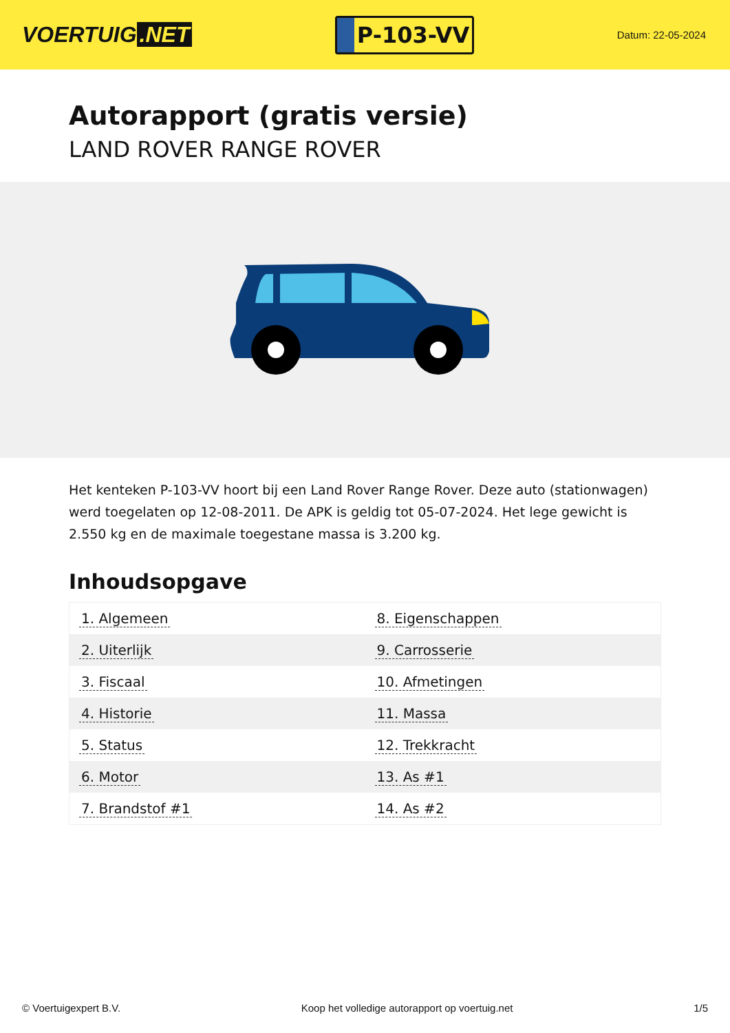VOERTUIG.NET
P-103-VV
Datum: 22-05-2024
Autorapport (gratis versie)
LAND ROVER RANGE ROVER
Het kenteken P-103-VV hoort bij een Land Rover Range Rover. Deze auto (stationwagen) werd toegelaten op 12-08-2011. De APK is geldig tot 05-07-2024. Het lege gewicht is 2.550 kg en de maximale toegestane massa is 3.200 kg.
Inhoudsopgave
| 1. Algemeen | 8. Eigenschappen |
| 2. Uiterlijk | 9. Carrosserie |
| 3. Fiscaal | 10. Afmetingen |
| 4. Historie | 11. Massa |
| 5. Status | 12. Trekkracht |
| 6. Motor | 13. As #1 |
| 7. Brandstof #1 | 14. As #2 |
© Voertuigexpert B.V. Koop het volledige autorapport op voertuig.net 1/5